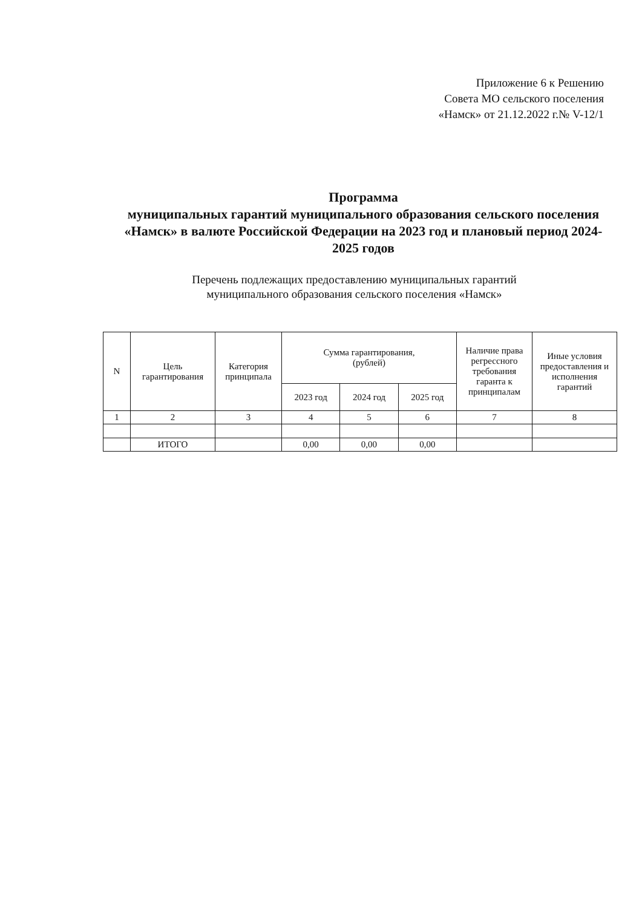Приложение 6 к Решению
Совета МО сельского поселения
«Намск» от 21.12.2022 г.№ V-12/1
Программа
муниципальных гарантий муниципального образования сельского поселения «Намск» в валюте Российской Федерации на 2023 год и плановый период 2024-2025 годов
Перечень подлежащих предоставлению муниципальных гарантий
муниципального образования сельского поселения «Намск»
| N | Цель гарантирования | Категория принципала | Сумма гарантирования, (рублей) | | | Наличие права регрессного требования гаранта к принципалам | Иные условия предоставления и исполнения гарантий |
| --- | --- | --- | --- | --- | --- | --- | --- |
| | | | 2023 год | 2024 год | 2025 год | | |
| 1 | 2 | 3 | 4 | 5 | 6 | 7 | 8 |
| | ИТОГО | | 0,00 | 0,00 | 0,00 | | |